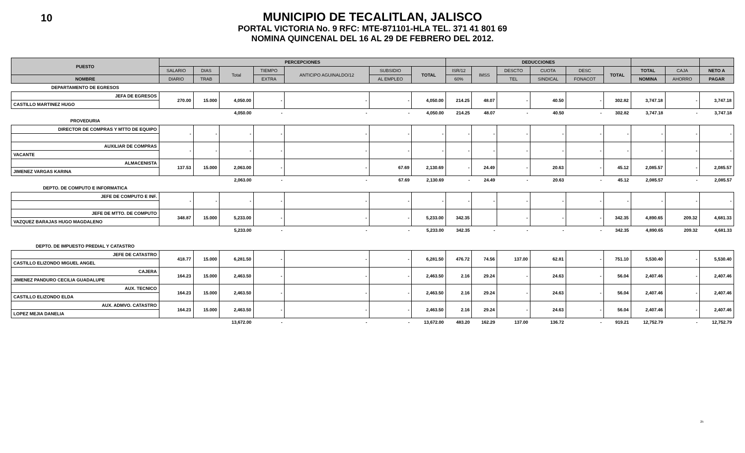10
MUNICIPIO DE TECALITLAN, JALISCO
PORTAL VICTORIA No. 9 RFC: MTE-871101-HLA TEL. 371 41 801 69
NOMINA QUINCENAL DEL 16 AL 29 DE FEBRERO DEL 2012.
| PUESTO | PERCEPCIONES | | | | | | | DEDUCCIONES | | | | | | | | |
| --- | --- | --- | --- | --- | --- | --- | --- | --- | --- | --- | --- | --- | --- | --- | --- | --- |
| | SALARIO | DIAS | Total | TIEMPO | ANTICIPO AGUINALDO/12 | SUBSIDIO | TOTAL | ISR/12 | IMSS | DESCTO | CUOTA | DESC | TOTAL | TOTAL | CAJA | NETO A |
| NOMBRE | DIARIO | TRAB | | EXTRA | | AL EMPLEO | | 60% | | TEL | SINDICAL | FONACOT | | NOMINA | AHORRO | PAGAR |
| DEPARTAMENTO DE EGRESOS | | | | | | | | | | | | | | | | |
| JEFA DE EGRESOS | 270.00 | 15.000 | 4,050.00 | - | - | - | 4,050.00 | 214.25 | 48.07 | - | 40.50 | - | 302.82 | 3,747.18 | - | 3,747.18 |
| CASTILLO MARTINEZ HUGO | | | | | | | | | | | | | | | | |
| | | | 4,050.00 | - | - | - | 4,050.00 | 214.25 | 48.07 | - | 40.50 | - | 302.82 | 3,747.18 | - | 3,747.18 |
| PROVEDURIA | | | | | | | | | | | | | | | | |
| DIRECTOR DE COMPRAS Y MTTO DE EQUIPO | - | - | - | - | - | - | - | - | - | - | - | - | - | - | - | - |
| AUXILIAR DE COMPRAS | - | - | - | - | - | - | - | - | - | - | - | - | - | - | - | - |
| VACANTE | | | | | | | | | | | | | | | | |
| ALMACENISTA | 137.53 | 15.000 | 2,063.00 | - | - | 67.69 | 2,130.69 | - | 24.49 | - | 20.63 | - | 45.12 | 2,085.57 | - | 2,085.57 |
| JIMENEZ VARGAS KARINA | | | | | | | | | | | | | | | | |
| | | | 2,063.00 | - | - | 67.69 | 2,130.69 | - | 24.49 | - | 20.63 | - | 45.12 | 2,085.57 | - | 2,085.57 |
| DEPTO. DE COMPUTO E INFORMATICA | | | | | | | | | | | | | | | | |
| JEFE DE COMPUTO E INF. | - | - | - | - | - | - | - | - | - | - | - | - | - | - | - | - |
| JEFE DE MTTO. DE COMPUTO | 348.87 | 15.000 | 5,233.00 | - | - | - | 5,233.00 | 342.35 | | - | - | - | 342.35 | 4,890.65 | 209.32 | 4,681.33 |
| VAZQUEZ BARAJAS HUGO MAGDALENO | | | | | | | | | | | | | | | | |
| | | | 5,233.00 | - | - | - | 5,233.00 | 342.35 | - | - | - | - | 342.35 | 4,890.65 | 209.32 | 4,681.33 |
| DEPTO. DE IMPUESTO PREDIAL Y CATASTRO | | | | | | | | | | | | | | | | |
| JEFE DE CATASTRO | 418.77 | 15.000 | 6,281.50 | - | - | - | 6,281.50 | 476.72 | 74.56 | 137.00 | 62.81 | - | 751.10 | 5,530.40 | - | 5,530.40 |
| CASTILLO ELIZONDO MIGUEL ANGEL | | | | | | | | | | | | | | | | |
| CAJERA | 164.23 | 15.000 | 2,463.50 | - | - | - | 2,463.50 | 2.16 | 29.24 | - | 24.63 | - | 56.04 | 2,407.46 | - | 2,407.46 |
| JIMENEZ PANDURO CECILIA GUADALUPE | | | | | | | | | | | | | | | | |
| AUX. TECNICO | 164.23 | 15.000 | 2,463.50 | - | - | - | 2,463.50 | 2.16 | 29.24 | - | 24.63 | - | 56.04 | 2,407.46 | - | 2,407.46 |
| CASTILLO ELIZONDO ELDA | | | | | | | | | | | | | | | | |
| AUX. ADMVO. CATASTRO | 164.23 | 15.000 | 2,463.50 | - | - | - | 2,463.50 | 2.16 | 29.24 | - | 24.63 | - | 56.04 | 2,407.46 | - | 2,407.46 |
| LOPEZ MEJIA DANELIA | | | | | | | | | | | | | | | | |
| | | | 13,672.00 | - | - | - | 13,672.00 | 483.20 | 162.29 | 137.00 | 136.72 | - | 919.21 | 12,752.79 | - | 12,752.79 |
25